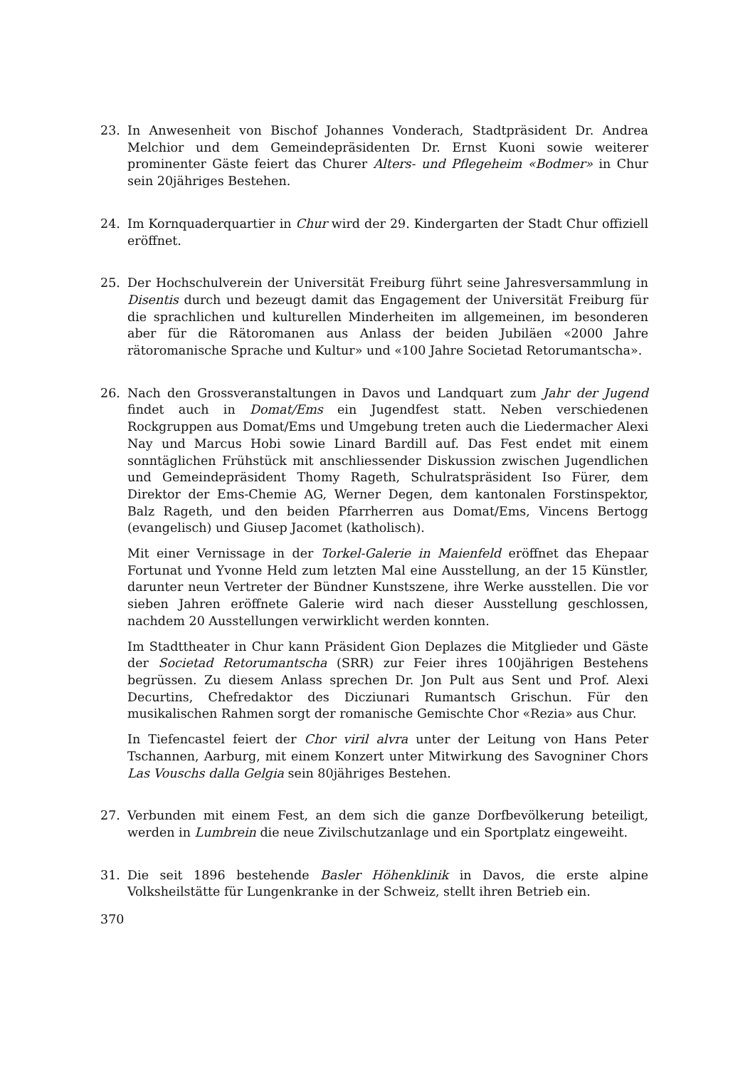23. In Anwesenheit von Bischof Johannes Vonderach, Stadtpräsident Dr. Andrea Melchior und dem Gemeindepräsidenten Dr. Ernst Kuoni sowie weiterer prominenter Gäste feiert das Churer Alters- und Pflegeheim «Bodmer» in Chur sein 20jähriges Bestehen.
24. Im Kornquaderquartier in Chur wird der 29. Kindergarten der Stadt Chur offiziell eröffnet.
25. Der Hochschulverein der Universität Freiburg führt seine Jahresversammlung in Disentis durch und bezeugt damit das Engagement der Universität Freiburg für die sprachlichen und kulturellen Minderheiten im allgemeinen, im besonderen aber für die Rätoromanen aus Anlass der beiden Jubiläen «2000 Jahre rätoromanische Sprache und Kultur» und «100 Jahre Societad Retorumantscha».
26. Nach den Grossveranstaltungen in Davos und Landquart zum Jahr der Jugend findet auch in Domat/Ems ein Jugendfest statt. Neben verschiedenen Rockgruppen aus Domat/Ems und Umgebung treten auch die Liedermacher Alexi Nay und Marcus Hobi sowie Linard Bardill auf. Das Fest endet mit einem sonntäglichen Frühstück mit anschliessender Diskussion zwischen Jugendlichen und Gemeindepräsident Thomy Rageth, Schulratspräsident Iso Fürer, dem Direktor der Ems-Chemie AG, Werner Degen, dem kantonalen Forstinspektor, Balz Rageth, und den beiden Pfarrherren aus Domat/Ems, Vincens Bertogg (evangelisch) und Giusep Jacomet (katholisch).
Mit einer Vernissage in der Torkel-Galerie in Maienfeld eröffnet das Ehepaar Fortunat und Yvonne Held zum letzten Mal eine Ausstellung, an der 15 Künstler, darunter neun Vertreter der Bündner Kunstszene, ihre Werke ausstellen. Die vor sieben Jahren eröffnete Galerie wird nach dieser Ausstellung geschlossen, nachdem 20 Ausstellungen verwirklicht werden konnten.
Im Stadttheater in Chur kann Präsident Gion Deplazes die Mitglieder und Gäste der Societad Retorumantscha (SRR) zur Feier ihres 100jährigen Bestehens begrüssen. Zu diesem Anlass sprechen Dr. Jon Pult aus Sent und Prof. Alexi Decurtins, Chefredaktor des Dicziunari Rumantsch Grischun. Für den musikalischen Rahmen sorgt der romanische Gemischte Chor «Rezia» aus Chur.
In Tiefencastel feiert der Chor viril alvra unter der Leitung von Hans Peter Tschannen, Aarburg, mit einem Konzert unter Mitwirkung des Savogniner Chors Las Vouschs dalla Gelgia sein 80jähriges Bestehen.
27. Verbunden mit einem Fest, an dem sich die ganze Dorfbevölkerung beteiligt, werden in Lumbrein die neue Zivilschutzanlage und ein Sportplatz eingeweiht.
31. Die seit 1896 bestehende Basler Höhenklinik in Davos, die erste alpine Volksheilstätte für Lungenkranke in der Schweiz, stellt ihren Betrieb ein.
370